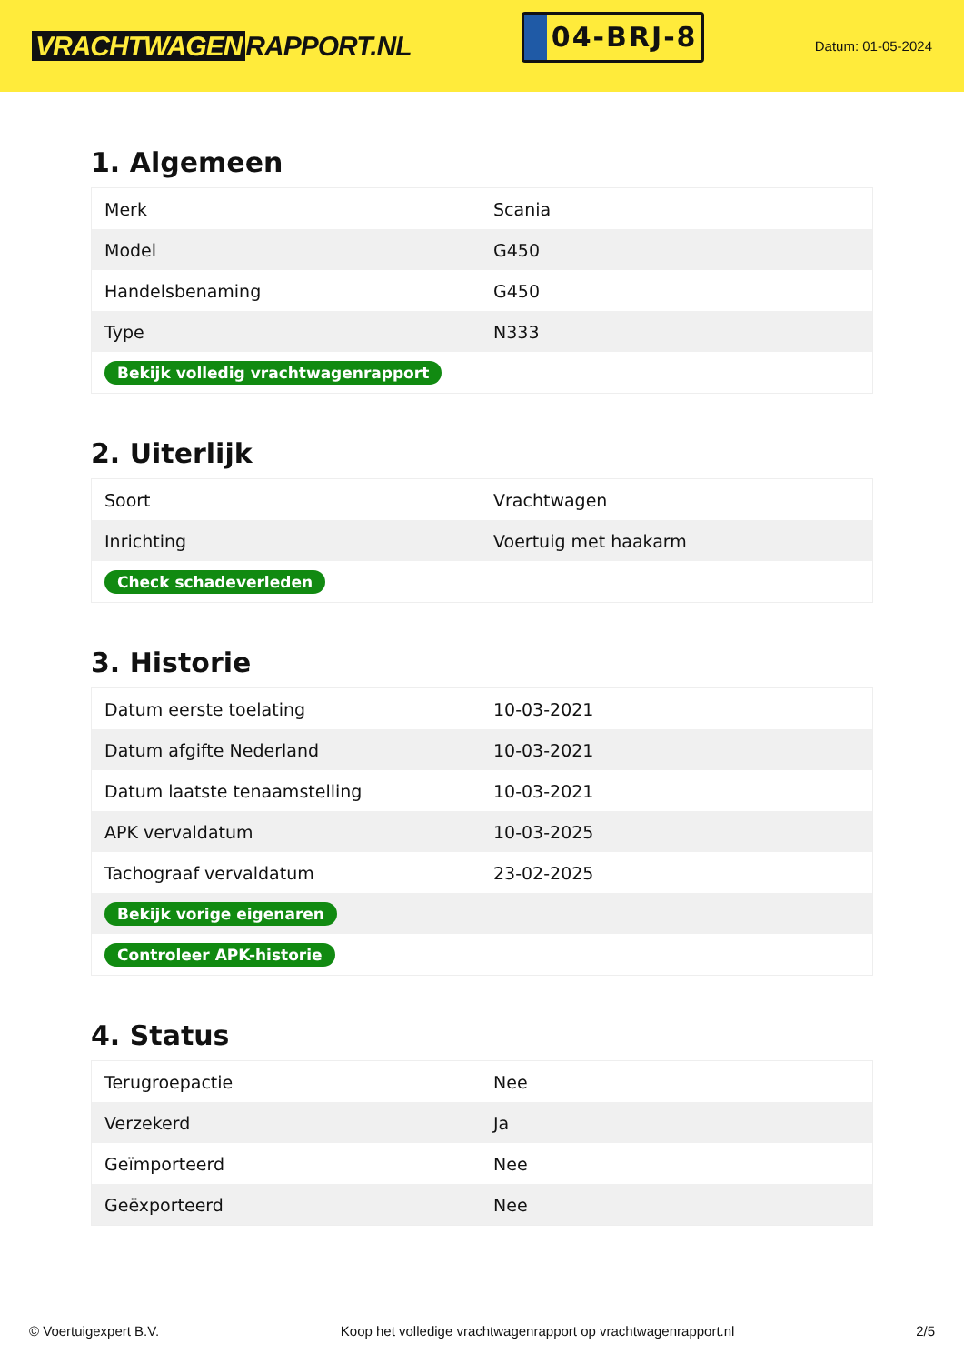VRACHTWAGEN RAPPORT.NL
04-BRJ-8
Datum: 01-05-2024
1. Algemeen
| Merk | Scania |
| Model | G450 |
| Handelsbenaming | G450 |
| Type | N333 |
| Bekijk volledig vrachtwagenrapport | |
2. Uiterlijk
| Soort | Vrachtwagen |
| Inrichting | Voertuig met haakarm |
| Check schadeverleden | |
3. Historie
| Datum eerste toelating | 10-03-2021 |
| Datum afgifte Nederland | 10-03-2021 |
| Datum laatste tenaamstelling | 10-03-2021 |
| APK vervaldatum | 10-03-2025 |
| Tachograaf vervaldatum | 23-02-2025 |
| Bekijk vorige eigenaren | |
| Controleer APK-historie | |
4. Status
| Terugroepactie | Nee |
| Verzekerd | Ja |
| Geïmporteerd | Nee |
| Geëxporteerd | Nee |
© Voertuigexpert B.V. Koop het volledige vrachtwagenrapport op vrachtwagenrapport.nl 2/5